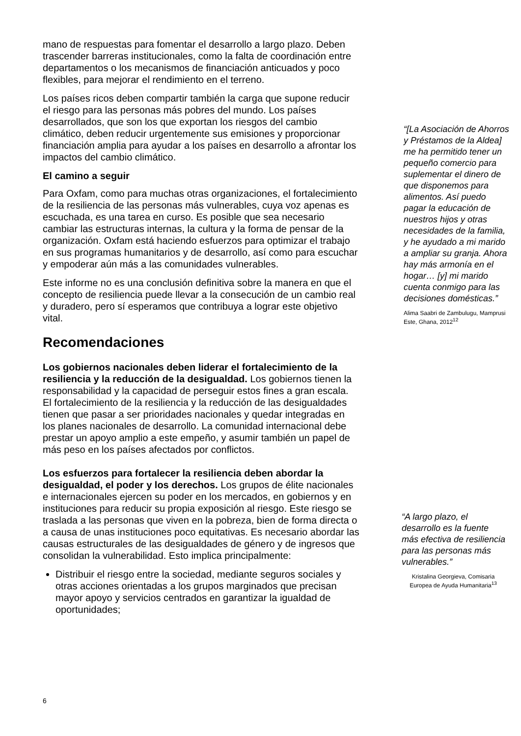mano de respuestas para fomentar el desarrollo a largo plazo. Deben trascender barreras institucionales, como la falta de coordinación entre departamentos o los mecanismos de financiación anticuados y poco flexibles, para mejorar el rendimiento en el terreno.
Los países ricos deben compartir también la carga que supone reducir el riesgo para las personas más pobres del mundo. Los países desarrollados, que son los que exportan los riesgos del cambio climático, deben reducir urgentemente sus emisiones y proporcionar financiación amplia para ayudar a los países en desarrollo a afrontar los impactos del cambio climático.
El camino a seguir
Para Oxfam, como para muchas otras organizaciones, el fortalecimiento de la resiliencia de las personas más vulnerables, cuya voz apenas es escuchada, es una tarea en curso. Es posible que sea necesario cambiar las estructuras internas, la cultura y la forma de pensar de la organización. Oxfam está haciendo esfuerzos para optimizar el trabajo en sus programas humanitarios y de desarrollo, así como para escuchar y empoderar aún más a las comunidades vulnerables.
Este informe no es una conclusión definitiva sobre la manera en que el concepto de resiliencia puede llevar a la consecución de un cambio real y duradero, pero sí esperamos que contribuya a lograr este objetivo vital.
Recomendaciones
Los gobiernos nacionales deben liderar el fortalecimiento de la resiliencia y la reducción de la desigualdad. Los gobiernos tienen la responsabilidad y la capacidad de perseguir estos fines a gran escala. El fortalecimiento de la resiliencia y la reducción de las desigualdades tienen que pasar a ser prioridades nacionales y quedar integradas en los planes nacionales de desarrollo. La comunidad internacional debe prestar un apoyo amplio a este empeño, y asumir también un papel de más peso en los países afectados por conflictos.
Los esfuerzos para fortalecer la resiliencia deben abordar la desigualdad, el poder y los derechos. Los grupos de élite nacionales e internacionales ejercen su poder en los mercados, en gobiernos y en instituciones para reducir su propia exposición al riesgo. Este riesgo se traslada a las personas que viven en la pobreza, bien de forma directa o a causa de unas instituciones poco equitativas. Es necesario abordar las causas estructurales de las desigualdades de género y de ingresos que consolidan la vulnerabilidad. Esto implica principalmente:
Distribuir el riesgo entre la sociedad, mediante seguros sociales y otras acciones orientadas a los grupos marginados que precisan mayor apoyo y servicios centrados en garantizar la igualdad de oportunidades;
“[La Asociación de Ahorros y Préstamos de la Aldea] me ha permitido tener un pequeño comercio para suplementar el dinero de que disponemos para alimentos. Así puedo pagar la educación de nuestros hijos y otras necesidades de la familia, y he ayudado a mi marido a ampliar su granja. Ahora hay más armonía en el hogar… [y] mi marido cuenta conmigo para las decisiones domésticas.”
Alima Saabri de Zambulugu, Mamprusi Este, Ghana, 2012<sup>12</sup>
“A largo plazo, el desarrollo es la fuente más efectiva de resiliencia para las personas más vulnerables.”
Kristalina Georgieva, Comisaria Europea de Ayuda Humanitaria<sup>13</sup>
6